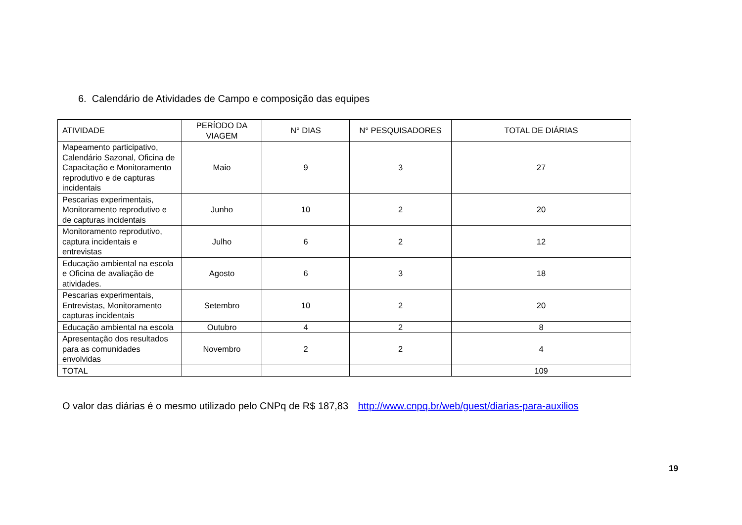6. Calendário de Atividades de Campo e composição das equipes
| ATIVIDADE | PERÍODO DA VIAGEM | N° DIAS | N° PESQUISADORES | TOTAL DE DIÁRIAS |
| --- | --- | --- | --- | --- |
| Mapeamento participativo, Calendário Sazonal, Oficina de Capacitação e Monitoramento reprodutivo e de capturas incidentais | Maio | 9 | 3 | 27 |
| Pescarias experimentais, Monitoramento reprodutivo e de capturas incidentais | Junho | 10 | 2 | 20 |
| Monitoramento reprodutivo, captura incidentais e entrevistas | Julho | 6 | 2 | 12 |
| Educação ambiental na escola e Oficina de avaliação de atividades. | Agosto | 6 | 3 | 18 |
| Pescarias experimentais, Entrevistas, Monitoramento capturas incidentais | Setembro | 10 | 2 | 20 |
| Educação ambiental na escola | Outubro | 4 | 2 | 8 |
| Apresentação dos resultados para as comunidades envolvidas | Novembro | 2 | 2 | 4 |
| TOTAL | | | | 109 |
O valor das diárias é o mesmo utilizado pelo CNPq de R$ 187,83 http://www.cnpq.br/web/guest/diarias-para-auxilios
19